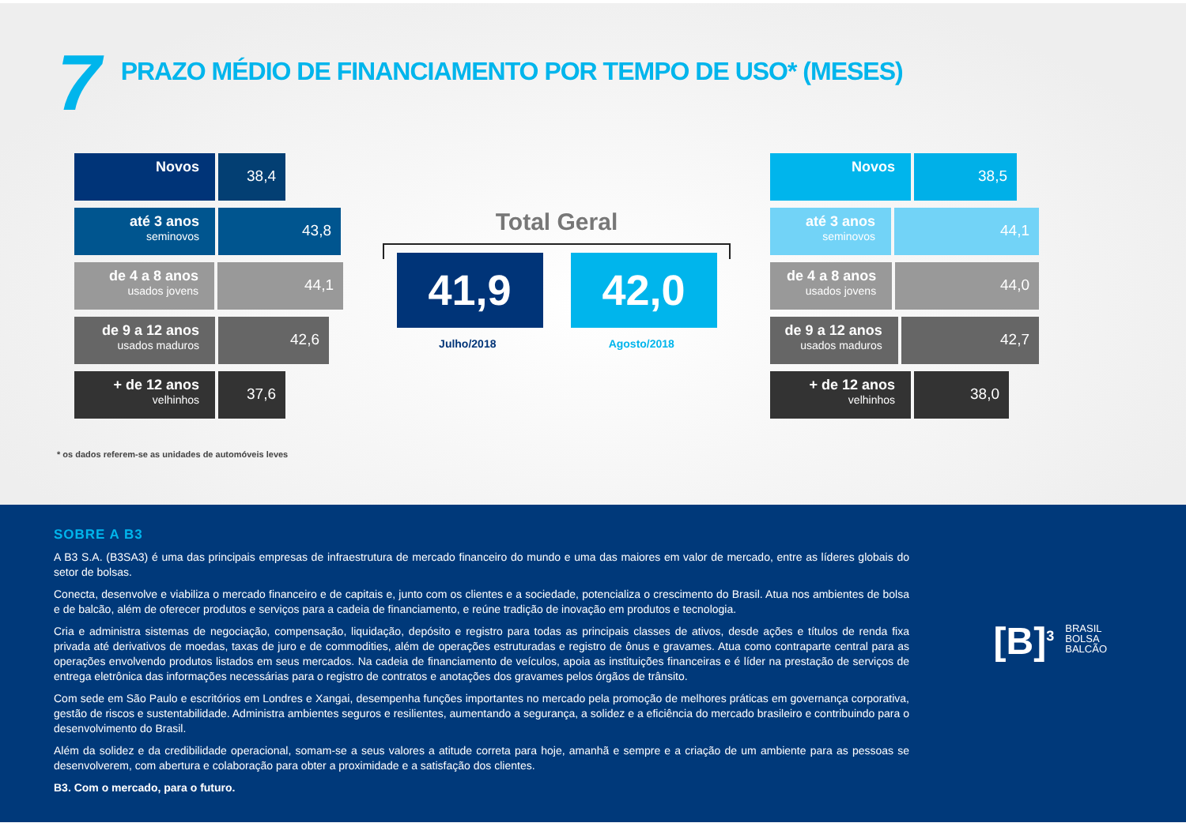7
PRAZO MÉDIO DE FINANCIAMENTO POR TEMPO DE USO* (MESES)
Novos
38,4
até 3 anos
seminovos
43,8
de 4 a 8 anos
usados jovens
44,1
de 9 a 12 anos
usados maduros
42,6
+ de 12 anos
velhinhos
37,6
Total Geral
41,9 42,0
Julho/2018 Agosto/2018
Novos
38,5
até 3 anos
seminovos
44,1
de 4 a 8 anos
usados jovens
44,0
de 9 a 12 anos
usados maduros
42,7
+ de 12 anos
velhinhos
38,0
* os dados referem-se as unidades de automóveis leves
SOBRE A B3
A B3 S.A. (B3SA3) é uma das principais empresas de infraestrutura de mercado financeiro do mundo e uma das maiores em valor de mercado, entre as líderes globais do setor de bolsas.
Conecta, desenvolve e viabiliza o mercado financeiro e de capitais e, junto com os clientes e a sociedade, potencializa o crescimento do Brasil. Atua nos ambientes de bolsa e de balcão, além de oferecer produtos e serviços para a cadeia de financiamento, e reúne tradição de inovação em produtos e tecnologia.
Cria e administra sistemas de negociação, compensação, liquidação, depósito e registro para todas as principais classes de ativos, desde ações e títulos de renda fixa privada até derivativos de moedas, taxas de juro e de commodities, além de operações estruturadas e registro de ônus e gravames. Atua como contraparte central para as operações envolvendo produtos listados em seus mercados. Na cadeia de financiamento de veículos, apoia as instituições financeiras e é líder na prestação de serviços de entrega eletrônica das informações necessárias para o registro de contratos e anotações dos gravames pelos órgãos de trânsito.
Com sede em São Paulo e escritórios em Londres e Xangai, desempenha funções importantes no mercado pela promoção de melhores práticas em governança corporativa, gestão de riscos e sustentabilidade. Administra ambientes seguros e resilientes, aumentando a segurança, a solidez e a eficiência do mercado brasileiro e contribuindo para o desenvolvimento do Brasil.
Além da solidez e da credibilidade operacional, somam-se a seus valores a atitude correta para hoje, amanhã e sempre e a criação de um ambiente para as pessoas se desenvolverem, com abertura e colaboração para obter a proximidade e a satisfação dos clientes.
B3. Com o mercado, para o futuro.
[B]<sup>3</sup>
BRASIL
BOLSA
BALCÃO